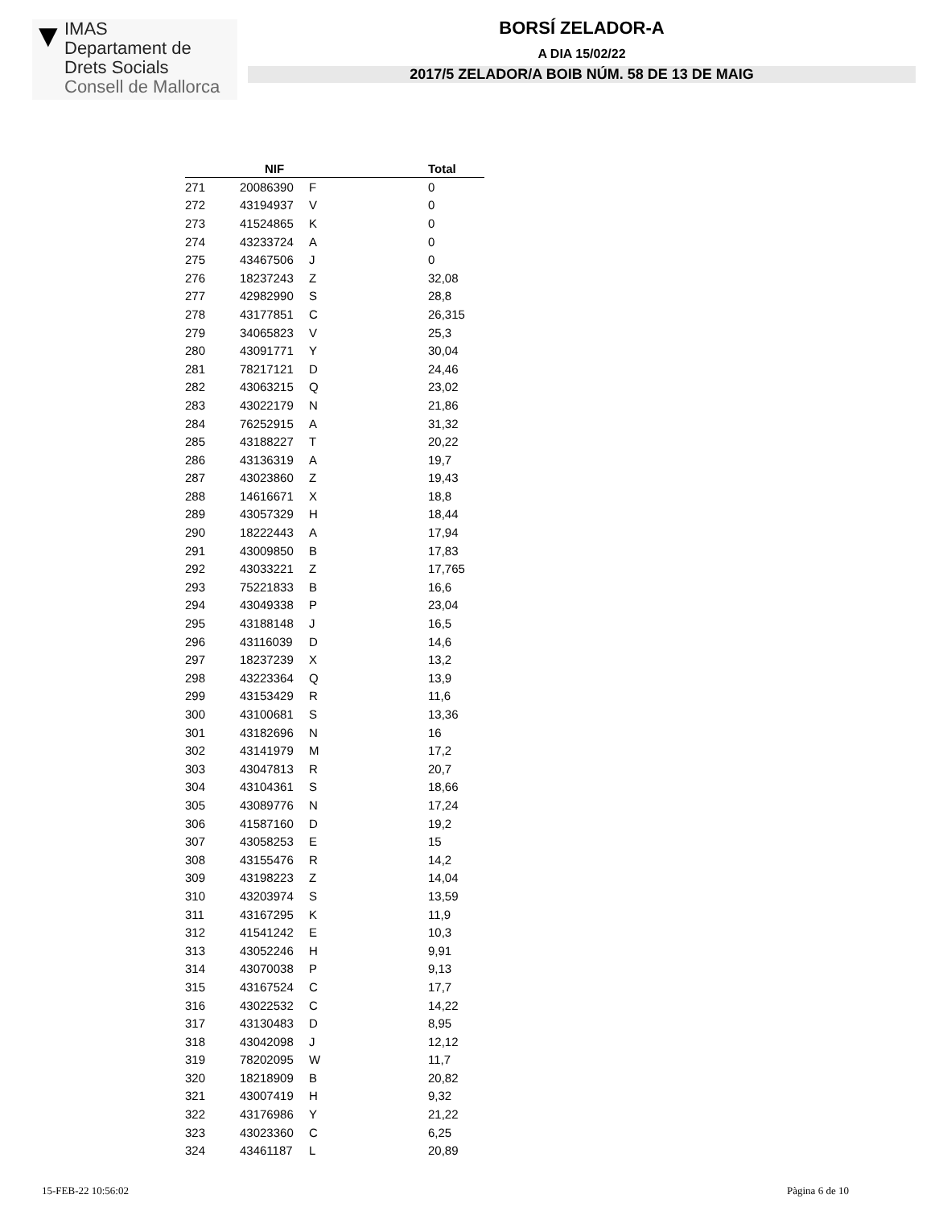▼
IMAS
Departament de
Drets Socials
Consell de Mallorca
BORSÍ ZELADOR-A
A DIA 15/02/22
2017/5 ZELADOR/A BOIB NÚM. 58 DE 13 DE MAIG
| | NIF | | Total |
| --- | --- | --- | --- |
| 271 | 20086390 | F | 0 |
| 272 | 43194937 | V | 0 |
| 273 | 41524865 | K | 0 |
| 274 | 43233724 | A | 0 |
| 275 | 43467506 | J | 0 |
| 276 | 18237243 | Z | 32,08 |
| 277 | 42982990 | S | 28,8 |
| 278 | 43177851 | C | 26,315 |
| 279 | 34065823 | V | 25,3 |
| 280 | 43091771 | Y | 30,04 |
| 281 | 78217121 | D | 24,46 |
| 282 | 43063215 | Q | 23,02 |
| 283 | 43022179 | N | 21,86 |
| 284 | 76252915 | A | 31,32 |
| 285 | 43188227 | T | 20,22 |
| 286 | 43136319 | A | 19,7 |
| 287 | 43023860 | Z | 19,43 |
| 288 | 14616671 | X | 18,8 |
| 289 | 43057329 | H | 18,44 |
| 290 | 18222443 | A | 17,94 |
| 291 | 43009850 | B | 17,83 |
| 292 | 43033221 | Z | 17,765 |
| 293 | 75221833 | B | 16,6 |
| 294 | 43049338 | P | 23,04 |
| 295 | 43188148 | J | 16,5 |
| 296 | 43116039 | D | 14,6 |
| 297 | 18237239 | X | 13,2 |
| 298 | 43223364 | Q | 13,9 |
| 299 | 43153429 | R | 11,6 |
| 300 | 43100681 | S | 13,36 |
| 301 | 43182696 | N | 16 |
| 302 | 43141979 | M | 17,2 |
| 303 | 43047813 | R | 20,7 |
| 304 | 43104361 | S | 18,66 |
| 305 | 43089776 | N | 17,24 |
| 306 | 41587160 | D | 19,2 |
| 307 | 43058253 | E | 15 |
| 308 | 43155476 | R | 14,2 |
| 309 | 43198223 | Z | 14,04 |
| 310 | 43203974 | S | 13,59 |
| 311 | 43167295 | K | 11,9 |
| 312 | 41541242 | E | 10,3 |
| 313 | 43052246 | H | 9,91 |
| 314 | 43070038 | P | 9,13 |
| 315 | 43167524 | C | 17,7 |
| 316 | 43022532 | C | 14,22 |
| 317 | 43130483 | D | 8,95 |
| 318 | 43042098 | J | 12,12 |
| 319 | 78202095 | W | 11,7 |
| 320 | 18218909 | B | 20,82 |
| 321 | 43007419 | H | 9,32 |
| 322 | 43176986 | Y | 21,22 |
| 323 | 43023360 | C | 6,25 |
| 324 | 43461187 | L | 20,89 |
15-FEB-22 10:56:02 Pàgina 6 de 10